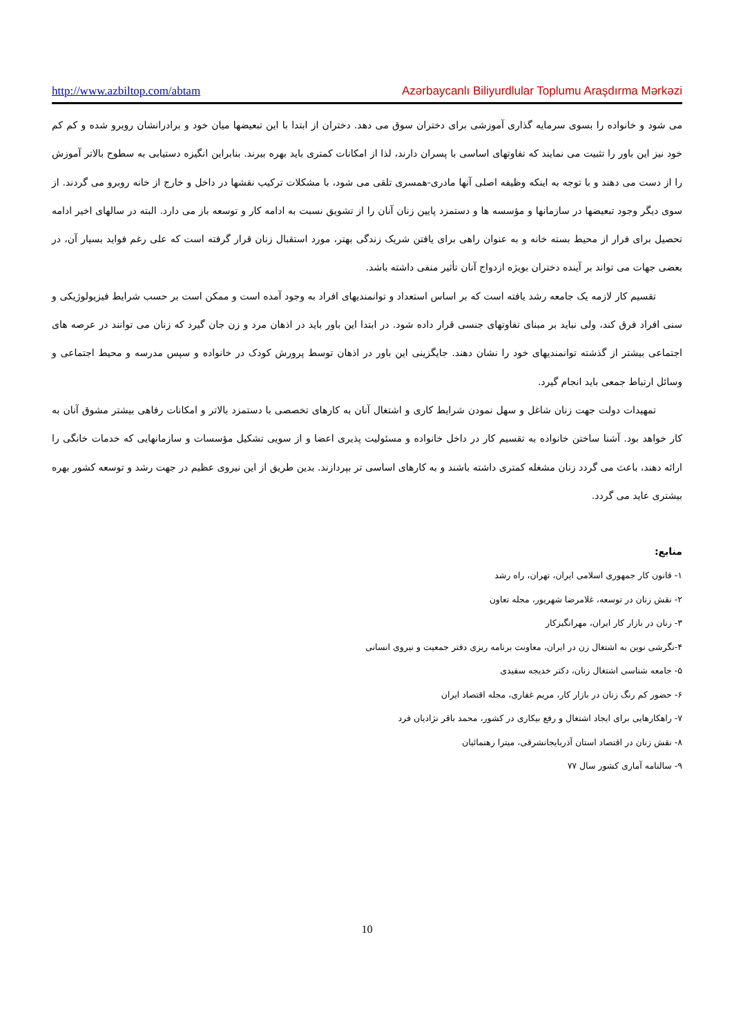http://www.azbiltop.com/abtam Azərbaycanlı Biliyurdlular Toplumu Araşdırma Mərkəzi
می شود و خانواده را بسوی سرمایه گذاری آموزشی برای دختران سوق می دهد. دختران از ابتدا با این تبعیضها میان خود و برادرانشان روبرو شده و کم کم خود نیز این باور را تثبیت می نمایند که تفاوتهای اساسی با پسران دارند، لذا از امکانات کمتری باید بهره ببرند. بنابراین انگیزه دستیابی به سطوح بالاتر آموزش را از دست می دهند و با توجه به اینکه وظیفه اصلی آنها مادری-همسری تلقی می شود، با مشکلات ترکیب نقشها در داخل و خارج از خانه روبرو می گردند. از سوی دیگر وجود تبعیضها در سازمانها و مؤسسه ها و دستمزد پایین زنان آنان را از تشویق نسبت به ادامه کار و توسعه باز می دارد. البته در سالهای اخیر ادامه تحصیل برای فرار از محیط بسته خانه و به عنوان راهی برای یافتن شریک زندگی بهتر، مورد استقبال زنان قرار گرفته است که علی رغم فواید بسیار آن، در بعضی جهات می تواند بر آینده دختران بویژه ازدواج آنان تأثیر منفی داشته باشد.
تقسیم کار لازمه یک جامعه رشد یافته است که بر اساس استعداد و توانمندیهای افراد به وجود آمده است و ممکن است بر حسب شرایط فیزیولوژیکی و سنی افراد فرق کند، ولی نباید بر مبنای تفاوتهای جنسی قرار داده شود. در ابتدا این باور باید در اذهان مرد و زن جان گیرد که زنان می توانند در عرصه های اجتماعی بیشتر از گذشته توانمندیهای خود را نشان دهند. جایگزینی این باور در اذهان توسط پرورش کودک در خانواده و سپس مدرسه و محیط اجتماعی و وسائل ارتباط جمعی باید انجام گیرد.
تمهیدات دولت جهت زنان شاغل و سهل نمودن شرایط کاری و اشتغال آنان به کارهای تخصصی با دستمزد بالاتر و امکانات رفاهی بیشتر مشوق آنان به کار خواهد بود. آشنا ساختن خانواده به تقسیم کار در داخل خانواده و مسئولیت پذیری اعضا و از سویی تشکیل مؤسسات و سازمانهایی که خدمات خانگی را ارائه دهند، باعث می گردد زنان مشغله کمتری داشته باشند و به کارهای اساسی تر بپردازند. بدین طریق از این نیروی عظیم در جهت رشد و توسعه کشور بهره بیشتری عاید می گردد.
منابع:
۱- قانون کار جمهوری اسلامی ایران، تهران، راه رشد
۲- نقش زنان در توسعه، غلامرضا شهریور، مجله تعاون
۳- زنان در بازار کار ایران، مهرانگیزکار
۴-نگرشی نوین به اشتغال زن در ایران، معاونت برنامه ریزی دفتر جمعیت و نیروی انسانی
۵- جامعه شناسی اشتغال زنان، دکتر خدیجه سفیدی
۶- حضور کم رنگ زنان در بازار کار، مریم غفاری، مجله اقتصاد ایران
۷- راهکارهایی برای ایجاد اشتغال و رفع بیکاری در کشور، محمد باقر نژادیان فرد
۸- نقش زنان در اقتصاد استان آذربایجانشرقی، میترا رهنمائیان
۹- سالنامه آماری کشور سال ۷۷
10